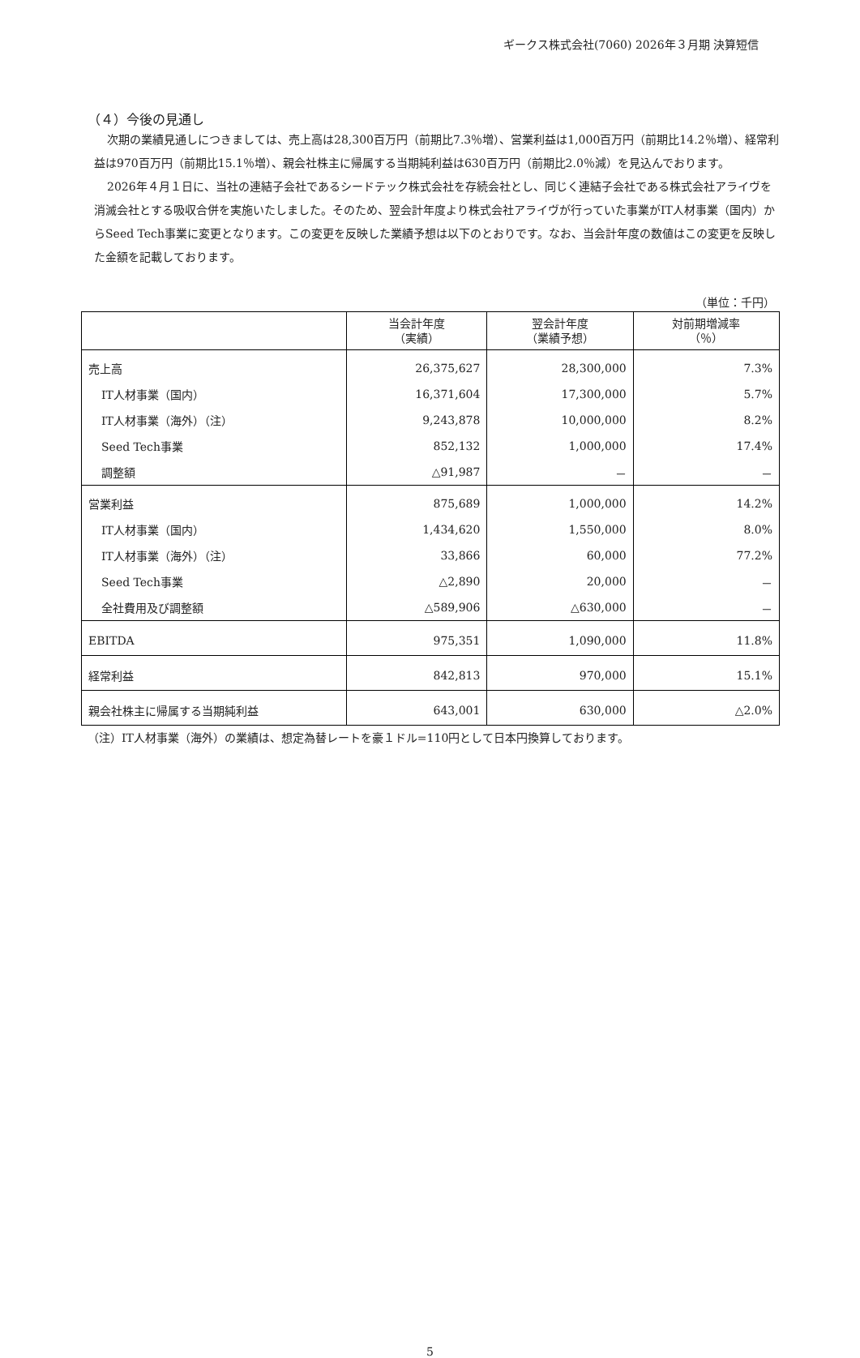ギークス株式会社(7060) 2026年３月期 決算短信
（４）今後の見通し
次期の業績見通しにつきましては、売上高は28,300百万円（前期比7.3％増）、営業利益は1,000百万円（前期比14.2％増）、経常利益は970百万円（前期比15.1％増）、親会社株主に帰属する当期純利益は630百万円（前期比2.0％減）を見込んでおります。
2026年４月１日に、当社の連結子会社であるシードテック株式会社を存続会社とし、同じく連結子会社である株式会社アライヴを消滅会社とする吸収合併を実施いたしました。そのため、翌会計年度より株式会社アライヴが行っていた事業がIT人材事業（国内）からSeed Tech事業に変更となります。この変更を反映した業績予想は以下のとおりです。なお、当会計年度の数値はこの変更を反映した金額を記載しております。
（単位：千円）
| | 当会計年度 （実績） | 翌会計年度 （業績予想） | 対前期増減率 （％） |
| --- | --- | --- | --- |
| 売上高 | 26,375,627 | 28,300,000 | 7.3% |
| IT人材事業（国内） | 16,371,604 | 17,300,000 | 5.7% |
| IT人材事業（海外）（注） | 9,243,878 | 10,000,000 | 8.2% |
| Seed Tech事業 | 852,132 | 1,000,000 | 17.4% |
| 調整額 | △91,987 | － | － |
| 営業利益 | 875,689 | 1,000,000 | 14.2% |
| IT人材事業（国内） | 1,434,620 | 1,550,000 | 8.0% |
| IT人材事業（海外）（注） | 33,866 | 60,000 | 77.2% |
| Seed Tech事業 | △2,890 | 20,000 | － |
| 全社費用及び調整額 | △589,906 | △630,000 | － |
| EBITDA | 975,351 | 1,090,000 | 11.8% |
| 経常利益 | 842,813 | 970,000 | 15.1% |
| 親会社株主に帰属する当期純利益 | 643,001 | 630,000 | △2.0% |
（注）IT人材事業（海外）の業績は、想定為替レートを豪１ドル=110円として日本円換算しております。
5